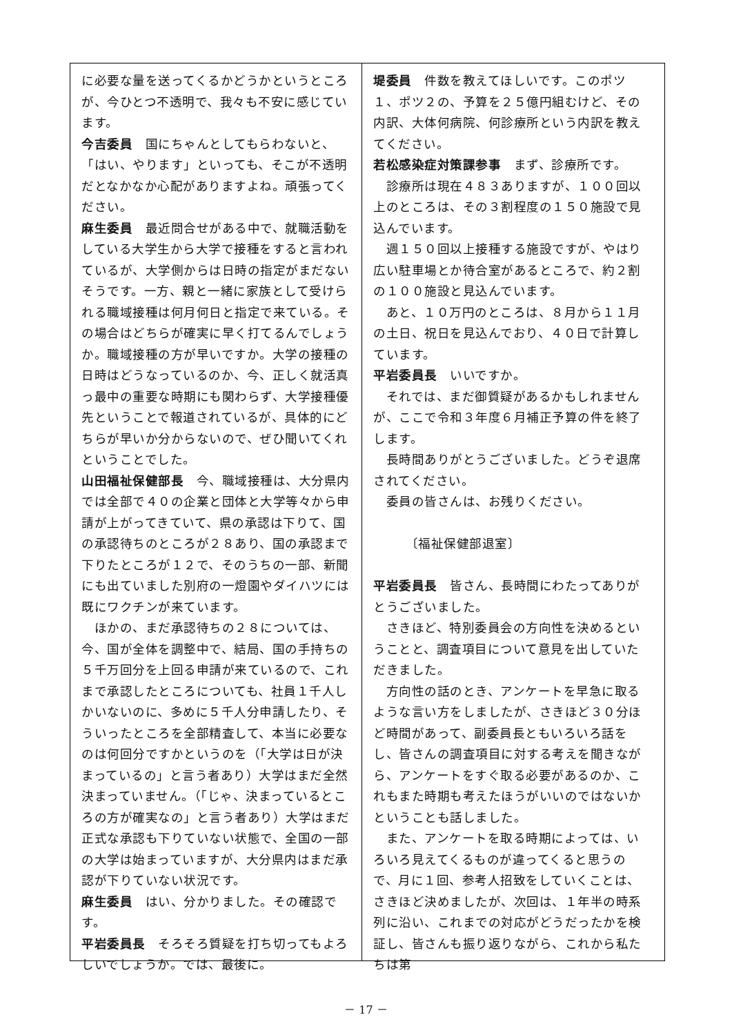に必要な量を送ってくるかどうかというところが、今ひとつ不透明で、我々も不安に感じています。
今吉委員　国にちゃんとしてもらわないと、「はい、やります」といっても、そこが不透明だとなかなか心配がありますよね。頑張ってください。
麻生委員　最近問合せがある中で、就職活動をしている大学生から大学で接種をすると言われているが、大学側からは日時の指定がまだないそうです。一方、親と一緒に家族として受けられる職域接種は何月何日と指定で来ている。その場合はどちらが確実に早く打てるんでしょうか。職域接種の方が早いですか。大学の接種の日時はどうなっているのか、今、正しく就活真っ最中の重要な時期にも関わらず、大学接種優先ということで報道されているが、具体的にどちらが早いか分からないので、ぜひ聞いてくれということでした。
山田福祉保健部長　今、職域接種は、大分県内では全部で４０の企業と団体と大学等々から申請が上がってきていて、県の承認は下りて、国の承認待ちのところが２８あり、国の承認まで下りたところが１２で、そのうちの一部、新聞にも出ていました別府の一燈園やダイハツには既にワクチンが来ています。
　ほかの、まだ承認待ちの２８については、今、国が全体を調整中で、結局、国の手持ちの５千万回分を上回る申請が来ているので、これまで承認したところについても、社員１千人しかいないのに、多めに５千人分申請したり、そういったところを全部精査して、本当に必要なのは何回分ですかというのを（「大学は日が決まっているの」と言う者あり）大学はまだ全然決まっていません。（「じゃ、決まっているところの方が確実なの」と言う者あり）大学はまだ正式な承認も下りていない状態で、全国の一部の大学は始まっていますが、大分県内はまだ承認が下りていない状況です。
麻生委員　はい、分かりました。その確認です。
平岩委員長　そろそろ質疑を打ち切ってもよろしいでしょうか。では、最後に。
堤委員　件数を教えてほしいです。このポツ１、ポツ２の、予算を２５億円組むけど、その内訳、大体何病院、何診療所という内訳を教えてください。
若松感染症対策課参事　まず、診療所です。
　診療所は現在４８３ありますが、１００回以上のところは、その３割程度の１５０施設で見込んでいます。
　週１５０回以上接種する施設ですが、やはり広い駐車場とか待合室があるところで、約２割の１００施設と見込んでいます。
　あと、１０万円のところは、８月から１１月の土日、祝日を見込んでおり、４０日で計算しています。
平岩委員長　いいですか。
　それでは、まだ御質疑があるかもしれませんが、ここで令和３年度６月補正予算の件を終了します。
　長時間ありがとうございました。どうぞ退席されてください。
　委員の皆さんは、お残りください。
　　　〔福祉保健部退室〕
平岩委員長　皆さん、長時間にわたってありがとうございました。
　さきほど、特別委員会の方向性を決めるということと、調査項目について意見を出していただきました。
　方向性の話のとき、アンケートを早急に取るような言い方をしましたが、さきほど３０分ほど時間があって、副委員長ともいろいろ話をし、皆さんの調査項目に対する考えを聞きながら、アンケートをすぐ取る必要があるのか、これもまた時期も考えたほうがいいのではないかということも話しました。
　また、アンケートを取る時期によっては、いろいろ見えてくるものが違ってくると思うので、月に１回、参考人招致をしていくことは、さきほど決めましたが、次回は、１年半の時系列に沿い、これまでの対応がどうだったかを検証し、皆さんも振り返りながら、これから私たちは第
－ 17 －